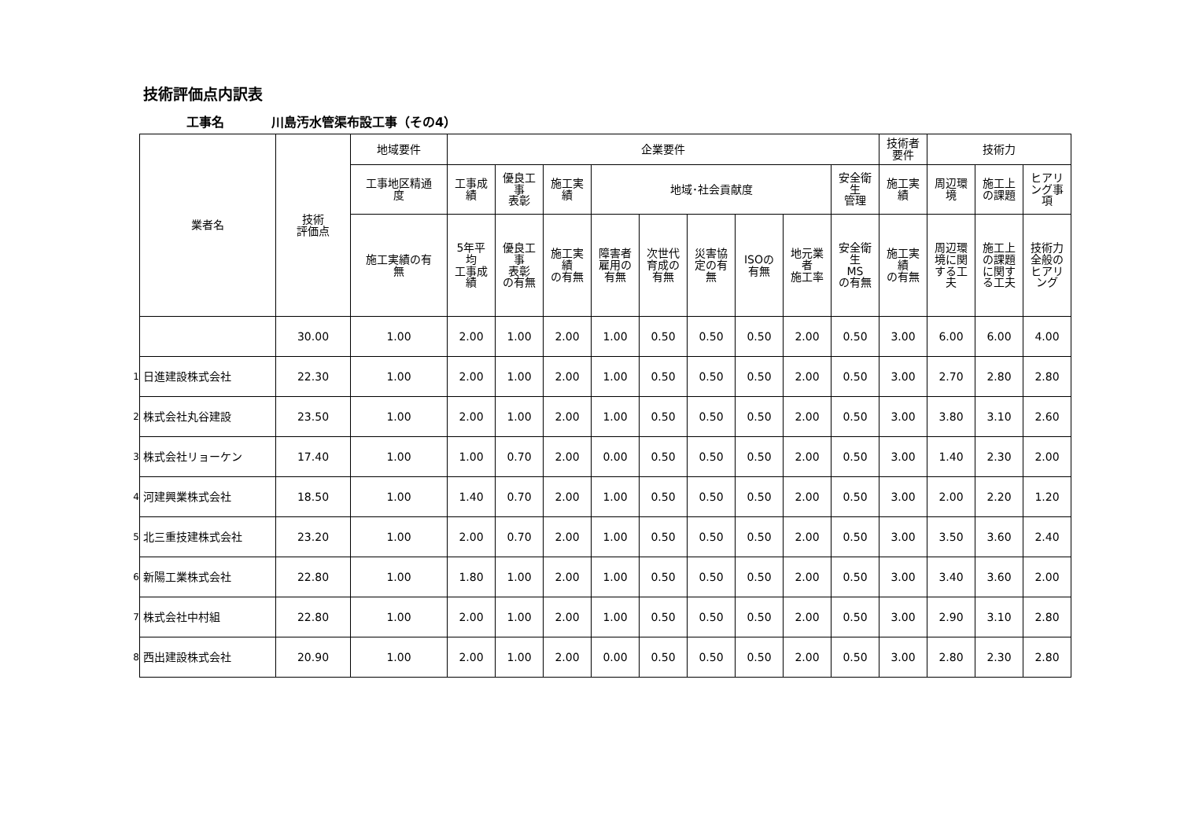技術評価点内訳表
工事名 川島汚水管渠布設工事（その4）
| | 業者名 | 技術 評価点 | 地域要件 | 企業要件 | | | | | | | | | 技術者 要件 | 技術力 | | |
| | | | 工事地区精通 度 | 工事成 績 | 優良工 事 表彰 | 施工実 績 | 地域･社会貢献度 | | | | | 安全衛 生 管理 | 施工実 績 | 周辺環 境 | 施工上 の課題 | ヒアリ ング事 項 |
| | | | 施工実績の有 無 | 5年平 均 工事成 績 | 優良工 事 表彰 の有無 | 施工実 績 の有無 | 障害者 雇用の 有無 | 次世代 育成の 有無 | 災害協 定の有 無 | ISOの 有無 | 地元業 者 施工率 | 安全衛 生 MS の有無 | 施工実 績 の有無 | 周辺環 境に関 する工 夫 | 施工上 の課題 に関す る工夫 | 技術力 全般の ヒアリ ング |
| | | 30.00 | 1.00 | 2.00 | 1.00 | 2.00 | 1.00 | 0.50 | 0.50 | 0.50 | 2.00 | 0.50 | 3.00 | 6.00 | 6.00 | 4.00 |
| 1 | 日進建設株式会社 | 22.30 | 1.00 | 2.00 | 1.00 | 2.00 | 1.00 | 0.50 | 0.50 | 0.50 | 2.00 | 0.50 | 3.00 | 2.70 | 2.80 | 2.80 |
| 2 | 株式会社丸谷建設 | 23.50 | 1.00 | 2.00 | 1.00 | 2.00 | 1.00 | 0.50 | 0.50 | 0.50 | 2.00 | 0.50 | 3.00 | 3.80 | 3.10 | 2.60 |
| 3 | 株式会社リョーケン | 17.40 | 1.00 | 1.00 | 0.70 | 2.00 | 0.00 | 0.50 | 0.50 | 0.50 | 2.00 | 0.50 | 3.00 | 1.40 | 2.30 | 2.00 |
| 4 | 河建興業株式会社 | 18.50 | 1.00 | 1.40 | 0.70 | 2.00 | 1.00 | 0.50 | 0.50 | 0.50 | 2.00 | 0.50 | 3.00 | 2.00 | 2.20 | 1.20 |
| 5 | 北三重技建株式会社 | 23.20 | 1.00 | 2.00 | 0.70 | 2.00 | 1.00 | 0.50 | 0.50 | 0.50 | 2.00 | 0.50 | 3.00 | 3.50 | 3.60 | 2.40 |
| 6 | 新陽工業株式会社 | 22.80 | 1.00 | 1.80 | 1.00 | 2.00 | 1.00 | 0.50 | 0.50 | 0.50 | 2.00 | 0.50 | 3.00 | 3.40 | 3.60 | 2.00 |
| 7 | 株式会社中村組 | 22.80 | 1.00 | 2.00 | 1.00 | 2.00 | 1.00 | 0.50 | 0.50 | 0.50 | 2.00 | 0.50 | 3.00 | 2.90 | 3.10 | 2.80 |
| 8 | 西出建設株式会社 | 20.90 | 1.00 | 2.00 | 1.00 | 2.00 | 0.00 | 0.50 | 0.50 | 0.50 | 2.00 | 0.50 | 3.00 | 2.80 | 2.30 | 2.80 |